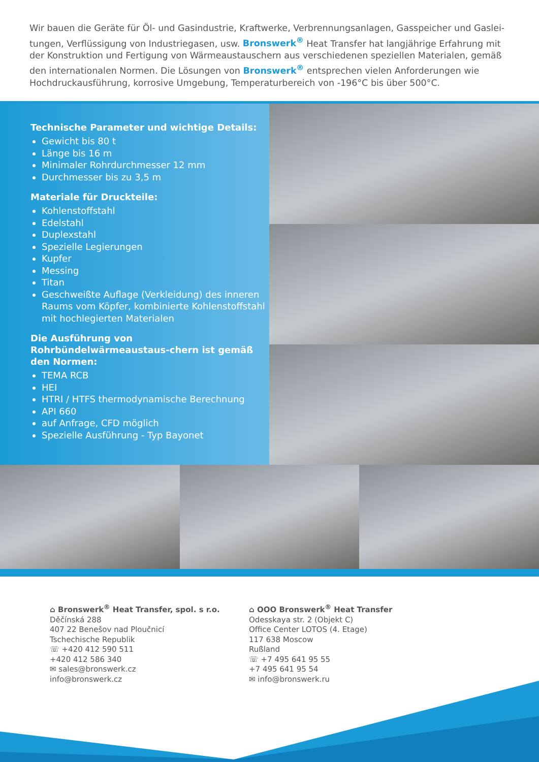Wir bauen die Geräte für Öl- und Gasindustrie, Kraftwerke, Verbrennungsanlagen, Gasspeicher und Gaslei-tungen, Verflüssigung von Industriegasen, usw. Bronswerk<sup>®</sup> Heat Transfer hat langjährige Erfahrung mit der Konstruktion und Fertigung von Wärmeaustauschern aus verschiedenen speziellen Materialen, gemäß den internationalen Normen. Die Lösungen von Bronswerk<sup>®</sup> entsprechen vielen Anforderungen wie Hochdruckausführung, korrosive Umgebung, Temperaturbereich von -196°C bis über 500°C.
Technische Parameter und wichtige Details:
Gewicht bis 80 t
Länge bis 16 m
Minimaler Rohrdurchmesser 12 mm
Durchmesser bis zu 3,5 m
Materiale für Druckteile:
Kohlenstoffstahl
Edelstahl
Duplexstahl
Spezielle Legierungen
Kupfer
Messing
Titan
Geschweißte Auflage (Verkleidung) des inneren Raums vom Köpfer, kombinierte Kohlenstoffstahl mit hochlegierten Materialen
Die Ausführung von Rohrbündelwärmeaustaus-chern ist gemäß den Normen:
TEMA RCB
HEI
HTRI / HTFS thermodynamische Berechnung
API 660
auf Anfrage, CFD möglich
Spezielle Ausführung - Typ Bayonet
⌂ Bronswerk<sup>®</sup> Heat Transfer, spol. s r.o.
Děčínská 288
407 22 Benešov nad Ploučnicí
Tschechische Republik
☏ +420 412 590 511
+420 412 586 340
✉ sales@bronswerk.cz
info@bronswerk.cz
⌂ OOO Bronswerk<sup>®</sup> Heat Transfer
Odesskaya str. 2 (Objekt C)
Office Center LOTOS (4. Etage)
117 638 Moscow
Rußland
☏ +7 495 641 95 55
+7 495 641 95 54
✉ info@bronswerk.ru